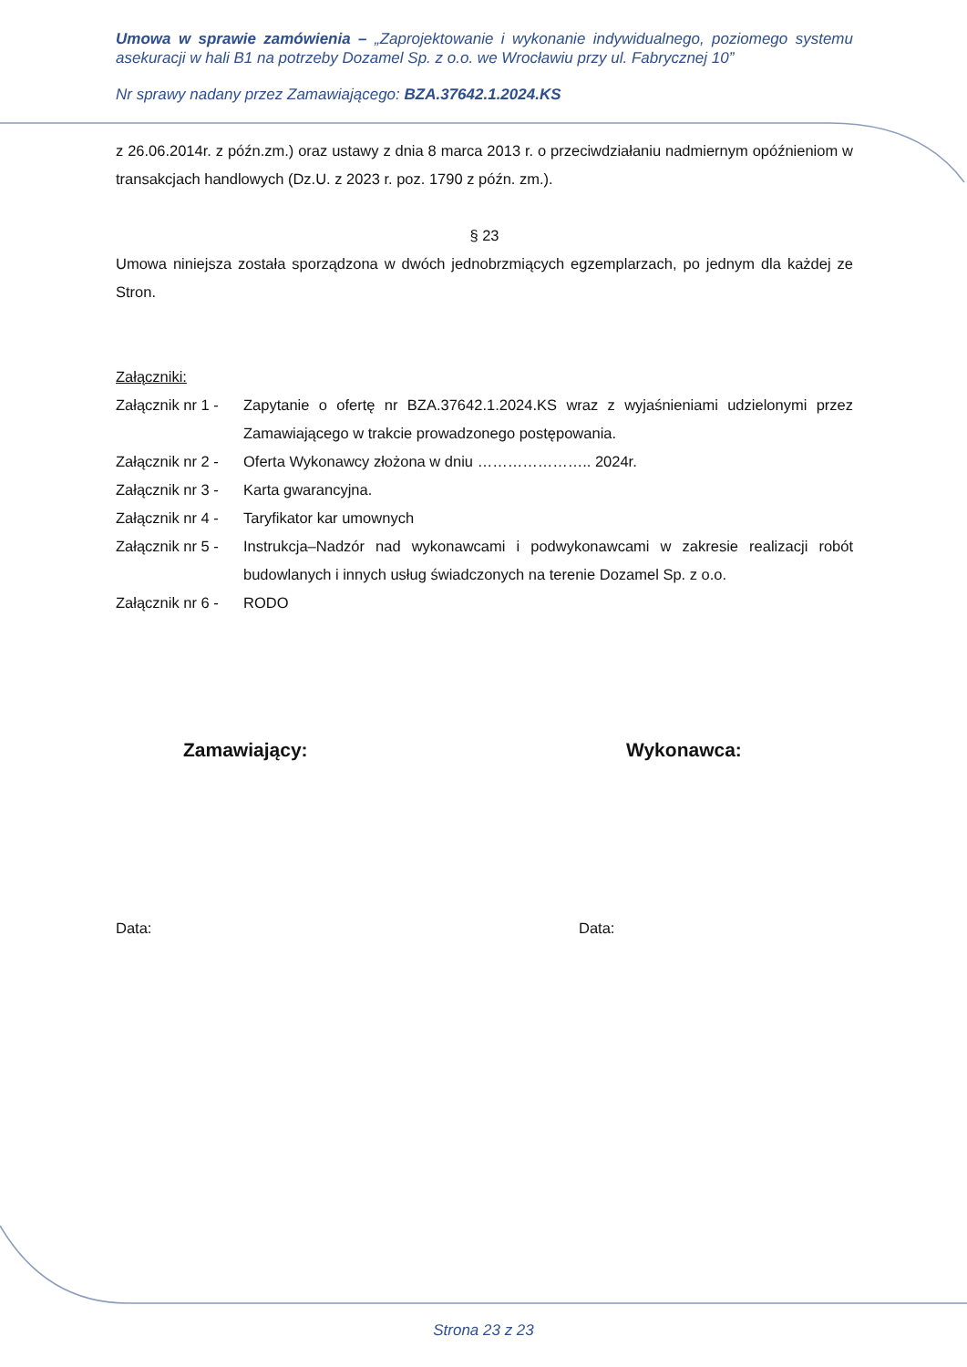Umowa w sprawie zamówienia – „Zaprojektowanie i wykonanie indywidualnego, poziomego systemu asekuracji w hali B1 na potrzeby Dozamel Sp. z o.o. we Wrocławiu przy ul. Fabrycznej 10”
Nr sprawy nadany przez Zamawiającego: BZA.37642.1.2024.KS
z 26.06.2014r. z późn.zm.) oraz ustawy z dnia 8 marca 2013 r. o przeciwdziałaniu nadmiernym opóźnieniom w transakcjach handlowych (Dz.U. z 2023 r. poz. 1790 z późn. zm.).
§ 23
Umowa niniejsza została sporządzona w dwóch jednobrzmiących egzemplarzach, po jednym dla każdej ze Stron.
Załączniki:
Załącznik nr 1 - Zapytanie o ofertę nr BZA.37642.1.2024.KS wraz z wyjaśnieniami udzielonymi przez Zamawiającego w trakcie prowadzonego postępowania.
Załącznik nr 2 - Oferta Wykonawcy złożona w dniu ………………….. 2024r.
Załącznik nr 3 - Karta gwarancyjna.
Załącznik nr 4 - Taryfikator kar umownych
Załącznik nr 5 - Instrukcja–Nadzór nad wykonawcami i podwykonawcami w zakresie realizacji robót budowlanych i innych usług świadczonych na terenie Dozamel Sp. z o.o.
Załącznik nr 6 - RODO
Zamawiający: Wykonawca:
Data: Data:
Strona 23 z 23